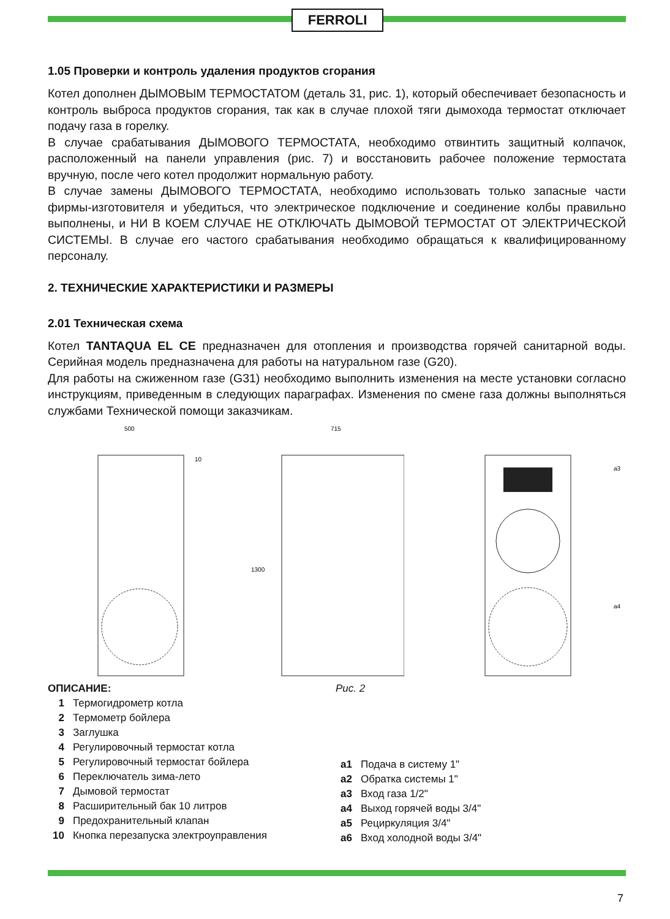FERROLI
1.05 Проверки и контроль удаления продуктов сгорания
Котел дополнен ДЫМОВЫМ ТЕРМОСТАТОМ (деталь 31, рис. 1), который обеспечивает безопасность и контроль выброса продуктов сгорания, так как в случае плохой тяги дымохода термостат отключает подачу газа в горелку.
В случае срабатывания ДЫМОВОГО ТЕРМОСТАТА, необходимо отвинтить защитный колпачок, расположенный на панели управления (рис. 7) и восстановить рабочее положение термостата вручную, после чего котел продолжит нормальную работу.
В случае замены ДЫМОВОГО ТЕРМОСТАТА, необходимо использовать только запасные части фирмы-изготовителя и убедиться, что электрическое подключение и соединение колбы правильно выполнены, и НИ В КОЕМ СЛУЧАЕ НЕ ОТКЛЮЧАТЬ ДЫМОВОЙ ТЕРМОСТАТ ОТ ЭЛЕКТРИЧЕСКОЙ СИСТЕМЫ. В случае его частого срабатывания необходимо обращаться к квалифицированному персоналу.
2. ТЕХНИЧЕСКИЕ ХАРАКТЕРИСТИКИ И РАЗМЕРЫ
2.01 Техническая схема
Котел TANTAQUA EL CE предназначен для отопления и производства горячей санитарной воды. Серийная модель предназначена для работы на натуральном газе (G20).
Для работы на сжиженном газе (G31) необходимо выполнить изменения на месте установки согласно инструкциям, приведенным в следующих параграфах. Изменения по смене газа должны выполняться службами Технической помощи заказчикам.
500
10
715
1300
a3
a4
ОПИСАНИЕ:
| 1 | Термогидрометр котла |
| 2 | Термометр бойлера |
| 3 | Заглушка |
| 4 | Регулировочный термостат котла |
| 5 | Регулировочный термостат бойлера |
| 6 | Переключатель зима-лето |
| 7 | Дымовой термостат |
| 8 | Расширительный бак 10 литров |
| 9 | Предохранительный клапан |
| 10 | Кнопка перезапуска электроуправления |
Рис. 2
| a1 | Подача в систему 1" |
| a2 | Обратка системы 1" |
| a3 | Вход газа 1/2" |
| a4 | Выход горячей воды 3/4" |
| a5 | Рециркуляция 3/4" |
| a6 | Вход холодной воды 3/4" |
7